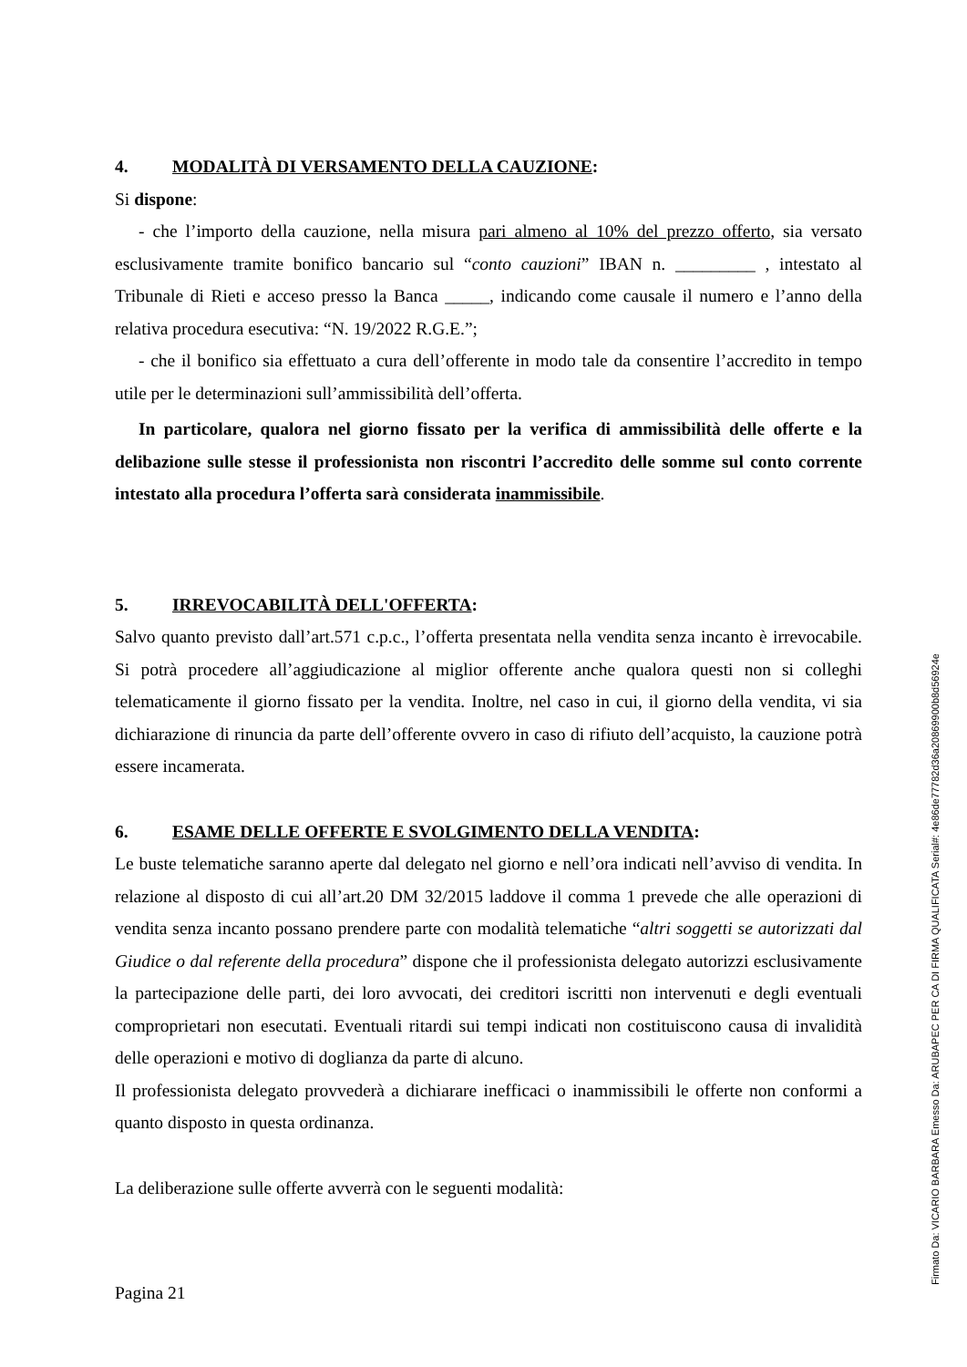4. MODALITÀ DI VERSAMENTO DELLA CAUZIONE:
Si dispone:
- che l’importo della cauzione, nella misura pari almeno al 10% del prezzo offerto, sia versato esclusivamente tramite bonifico bancario sul “conto cauzioni” IBAN n. _________ , intestato al Tribunale di Rieti e acceso presso la Banca _____, indicando come causale il numero e l’anno della relativa procedura esecutiva: “N. 19/2022 R.G.E.”;
- che il bonifico sia effettuato a cura dell’offerente in modo tale da consentire l’accredito in tempo utile per le determinazioni sull’ammissibilità dell’offerta.
In particolare, qualora nel giorno fissato per la verifica di ammissibilità delle offerte e la delibazione sulle stesse il professionista non riscontri l’accredito delle somme sul conto corrente intestato alla procedura l’offerta sarà considerata inammissibile.
5. IRREVOCABILITÀ DELL'OFFERTA:
Salvo quanto previsto dall’art.571 c.p.c., l’offerta presentata nella vendita senza incanto è irrevocabile. Si potrà procedere all’aggiudicazione al miglior offerente anche qualora questi non si colleghi telematicamente il giorno fissato per la vendita. Inoltre, nel caso in cui, il giorno della vendita, vi sia dichiarazione di rinuncia da parte dell’offerente ovvero in caso di rifiuto dell’acquisto, la cauzione potrà essere incamerata.
6. ESAME DELLE OFFERTE E SVOLGIMENTO DELLA VENDITA:
Le buste telematiche saranno aperte dal delegato nel giorno e nell’ora indicati nell’avviso di vendita. In relazione al disposto di cui all’art.20 DM 32/2015 laddove il comma 1 prevede che alle operazioni di vendita senza incanto possano prendere parte con modalità telematiche “altri soggetti se autorizzati dal Giudice o dal referente della procedura” dispone che il professionista delegato autorizzi esclusivamente la partecipazione delle parti, dei loro avvocati, dei creditori iscritti non intervenuti e degli eventuali comproprietari non esecutati. Eventuali ritardi sui tempi indicati non costituiscono causa di invalidità delle operazioni e motivo di doglianza da parte di alcuno.
Il professionista delegato provvederà a dichiarare inefficaci o inammissibili le offerte non conformi a quanto disposto in questa ordinanza.
La deliberazione sulle offerte avverrà con le seguenti modalità:
Pagina 21
Firmato Da: VICARIO BARBARA Emesso Da: ARUBAPEC PER CA DI FIRMA QUALIFICATA Serial#: 4e86de77782d36a20869900b8d56924e